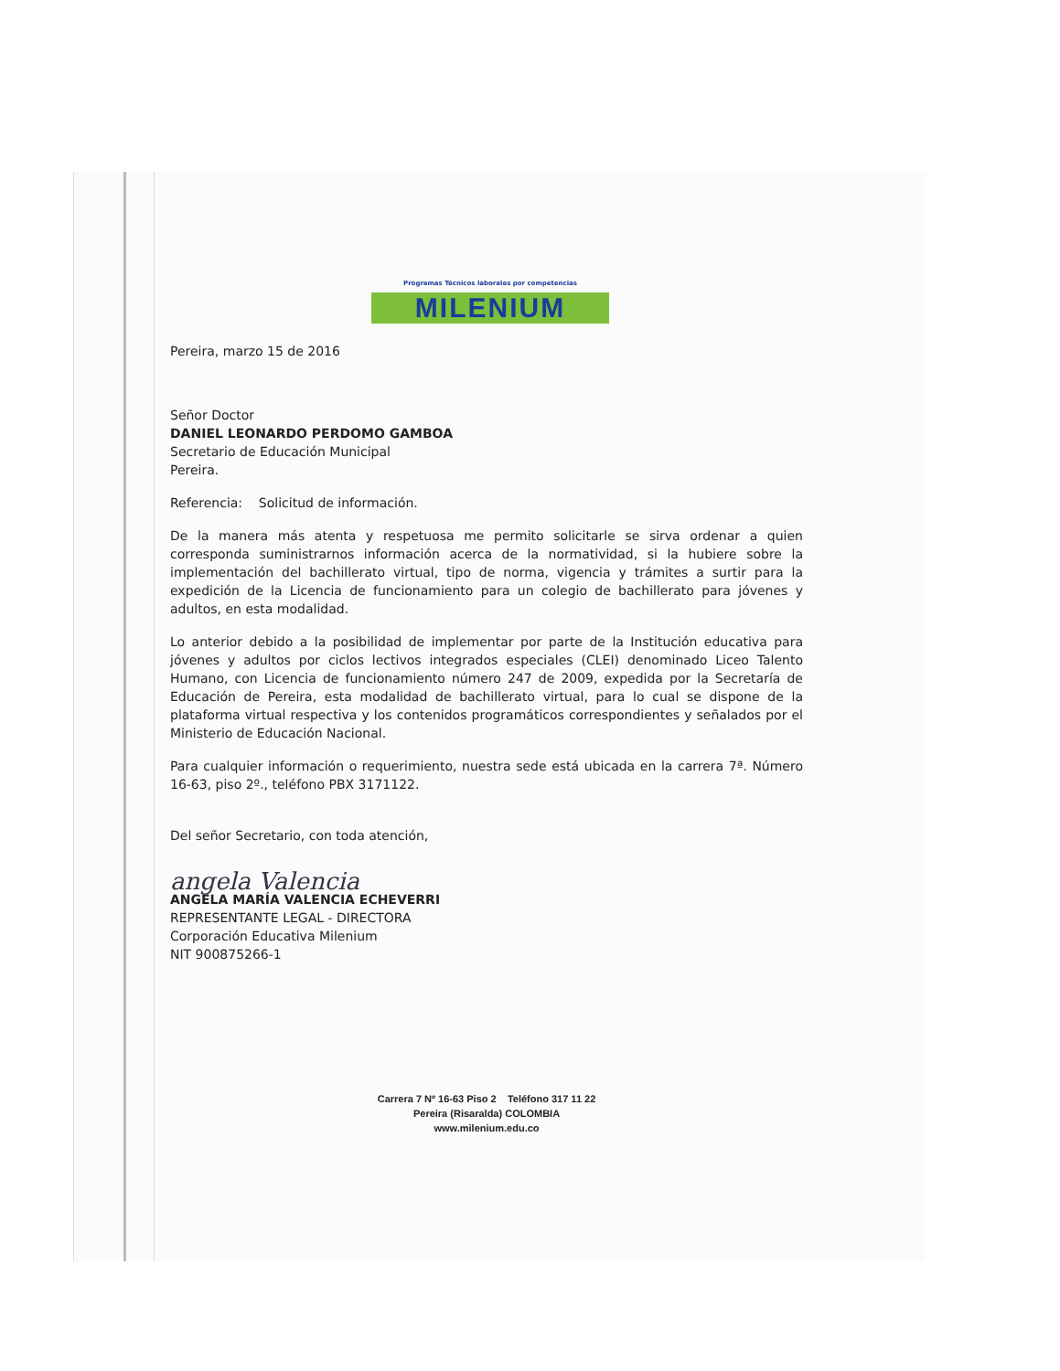Programas Técnicos laborales por competencias
MILENIUM
Pereira, marzo 15 de 2016
Señor Doctor
DANIEL LEONARDO PERDOMO GAMBOA
Secretario de Educación Municipal
Pereira.
Referencia: Solicitud de información.
De la manera más atenta y respetuosa me permito solicitarle se sirva ordenar a quien corresponda suministrarnos información acerca de la normatividad, si la hubiere sobre la implementación del bachillerato virtual, tipo de norma, vigencia y trámites a surtir para la expedición de la Licencia de funcionamiento para un colegio de bachillerato para jóvenes y adultos, en esta modalidad.
Lo anterior debido a la posibilidad de implementar por parte de la Institución educativa para jóvenes y adultos por ciclos lectivos integrados especiales (CLEI) denominado Liceo Talento Humano, con Licencia de funcionamiento número 247 de 2009, expedida por la Secretaría de Educación de Pereira, esta modalidad de bachillerato virtual, para lo cual se dispone de la plataforma virtual respectiva y los contenidos programáticos correspondientes y señalados por el Ministerio de Educación Nacional.
Para cualquier información o requerimiento, nuestra sede está ubicada en la carrera 7ª. Número 16-63, piso 2º., teléfono PBX 3171122.
Del señor Secretario, con toda atención,
angela Valencia
ANGELA MARÍA VALENCIA ECHEVERRI
REPRESENTANTE LEGAL - DIRECTORA
Corporación Educativa Milenium
NIT 900875266-1
Carrera 7 Nº 16-63 Piso 2 Teléfono 317 11 22
Pereira (Risaralda) COLOMBIA
www.milenium.edu.co